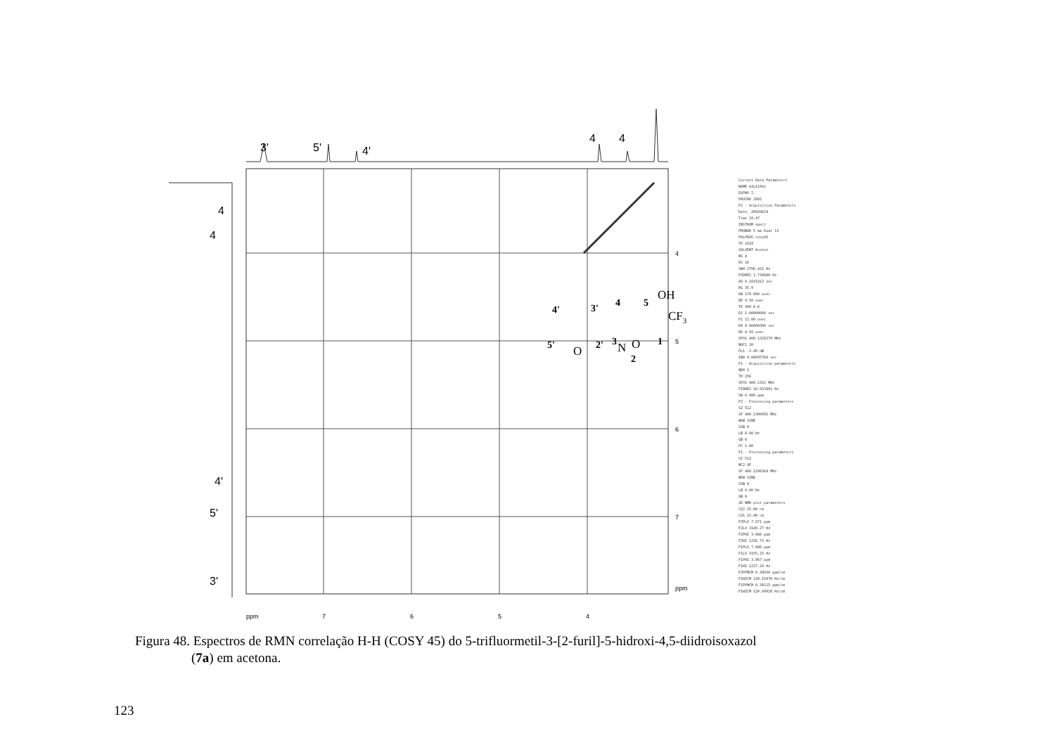3'
5'
4'
4
4
4
4
4'
5'
3'
4
5
6
7
ppm
ppm
7
6
5
4
4'
3'
4
5
5'
2'
3
1
2
OH
CF3
O
N
O
Current Data Parameters
NAME m3u119hn
EXPNO 2
PROCNO 2002
F2 - Acquisition Parameters
Date_ 20020624
Time 19.47
INSTRUM spect
PROBHD 5 mm Dual 13
PULPROG cosy45
TD 1024
SOLVENT Aceton
NS 4
DS 16
SWH 2796.421 Hz
FIDRES 2.730880 Hz
AQ 0.1831412 sec
RG 35.9
DW 178.800 usec
DE 4.50 usec
TE 300.0 K
D1 1.00000000 sec
P1 12.00 usec
D0 0.00000300 sec
DE 4.50 usec
SFO1 400.1320279 MHz
NUC1 1H
PL1 -3.00 dB
IN0 0.00035760 sec
F1 - Acquisition parameters
ND0 1
TD 256
SFO1 400.1311 MHz
FIDRES 10.923491 Hz
SW 6.988 ppm
F2 - Processing parameters
SI 512
SF 400.1300092 MHz
WDW SINE
SSB 0
LB 0.00 Hz
GB 0
PC 1.00
F1 - Processing parameters
SI 512
MC2 QF
SF 400.1290384 MHz
WDW SINE
SSB 0
LB 0.00 Hz
GB 0
2D NMR plot parameters
CX2 15.00 cm
CX1 15.00 cm
F2PLO 7.871 ppm
F2LO 3149.27 Hz
F2PHI 3.066 ppm
F2HI 1226.73 Hz
F1PLO 7.886 ppm
F1LO 3155.23 Hz
F1PHI 3.067 ppm
F1HI 1227.24 Hz
F2PPMCM 0.30030 ppm/cm
F2HZCM 120.15870 Hz/cm
F1PPMCM 0.30115 ppm/cm
F1HZCM 120.49926 Hz/cm
Figura 48. Espectros de RMN correlação H-H (COSY 45) do 5-trifluormetil-3-[2-furil]-5-hidroxi-4,5-diidroisoxazol
(7a) em acetona.
123